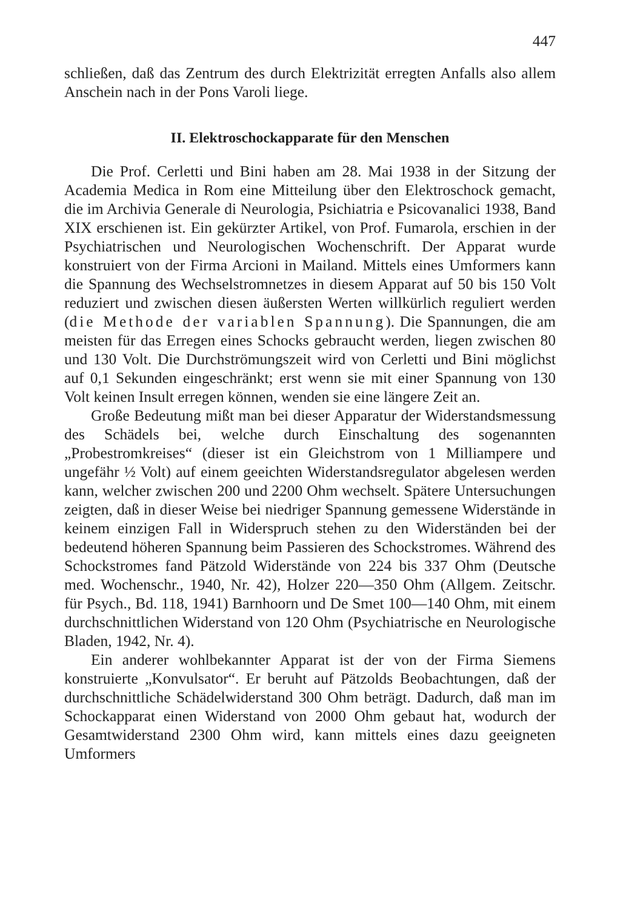447
schließen, daß das Zentrum des durch Elektrizität erregten Anfalls also allem Anschein nach in der Pons Varoli liege.
II. Elektroschockapparate für den Menschen
Die Prof. Cerletti und Bini haben am 28. Mai 1938 in der Sitzung der Academia Medica in Rom eine Mitteilung über den Elektroschock gemacht, die im Archivia Generale di Neurologia, Psichiatria e Psicovanalici 1938, Band XIX erschienen ist. Ein gekürzter Artikel, von Prof. Fumarola, erschien in der Psychiatrischen und Neurologischen Wochenschrift. Der Apparat wurde konstruiert von der Firma Arcioni in Mailand. Mittels eines Umformers kann die Spannung des Wechselstromnetzes in diesem Apparat auf 50 bis 150 Volt reduziert und zwischen diesen äußersten Werten willkürlich reguliert werden (die Methode der variablen Spannung). Die Spannungen, die am meisten für das Erregen eines Schocks gebraucht werden, liegen zwischen 80 und 130 Volt. Die Durchströmungszeit wird von Cerletti und Bini möglichst auf 0,1 Sekunden eingeschränkt; erst wenn sie mit einer Spannung von 130 Volt keinen Insult erregen können, wenden sie eine längere Zeit an.
Große Bedeutung mißt man bei dieser Apparatur der Widerstandsmessung des Schädels bei, welche durch Einschaltung des sogenannten „Probestromkreises“ (dieser ist ein Gleichstrom von 1 Milliampere und ungefähr ½ Volt) auf einem geeichten Widerstandsregulator abgelesen werden kann, welcher zwischen 200 und 2200 Ohm wechselt. Spätere Untersuchungen zeigten, daß in dieser Weise bei niedriger Spannung gemessene Widerstände in keinem einzigen Fall in Widerspruch stehen zu den Widerständen bei der bedeutend höheren Spannung beim Passieren des Schockstromes. Während des Schockstromes fand Pätzold Widerstände von 224 bis 337 Ohm (Deutsche med. Wochenschr., 1940, Nr. 42), Holzer 220—350 Ohm (Allgem. Zeitschr. für Psych., Bd. 118, 1941) Barnhoorn und De Smet 100—140 Ohm, mit einem durchschnittlichen Widerstand von 120 Ohm (Psychiatrische en Neurologische Bladen, 1942, Nr. 4).
Ein anderer wohlbekannter Apparat ist der von der Firma Siemens konstruierte „Konvulsator“. Er beruht auf Pätzolds Beobachtungen, daß der durchschnittliche Schädelwiderstand 300 Ohm beträgt. Dadurch, daß man im Schockapparat einen Widerstand von 2000 Ohm gebaut hat, wodurch der Gesamtwiderstand 2300 Ohm wird, kann mittels eines dazu geeigneten Umformers